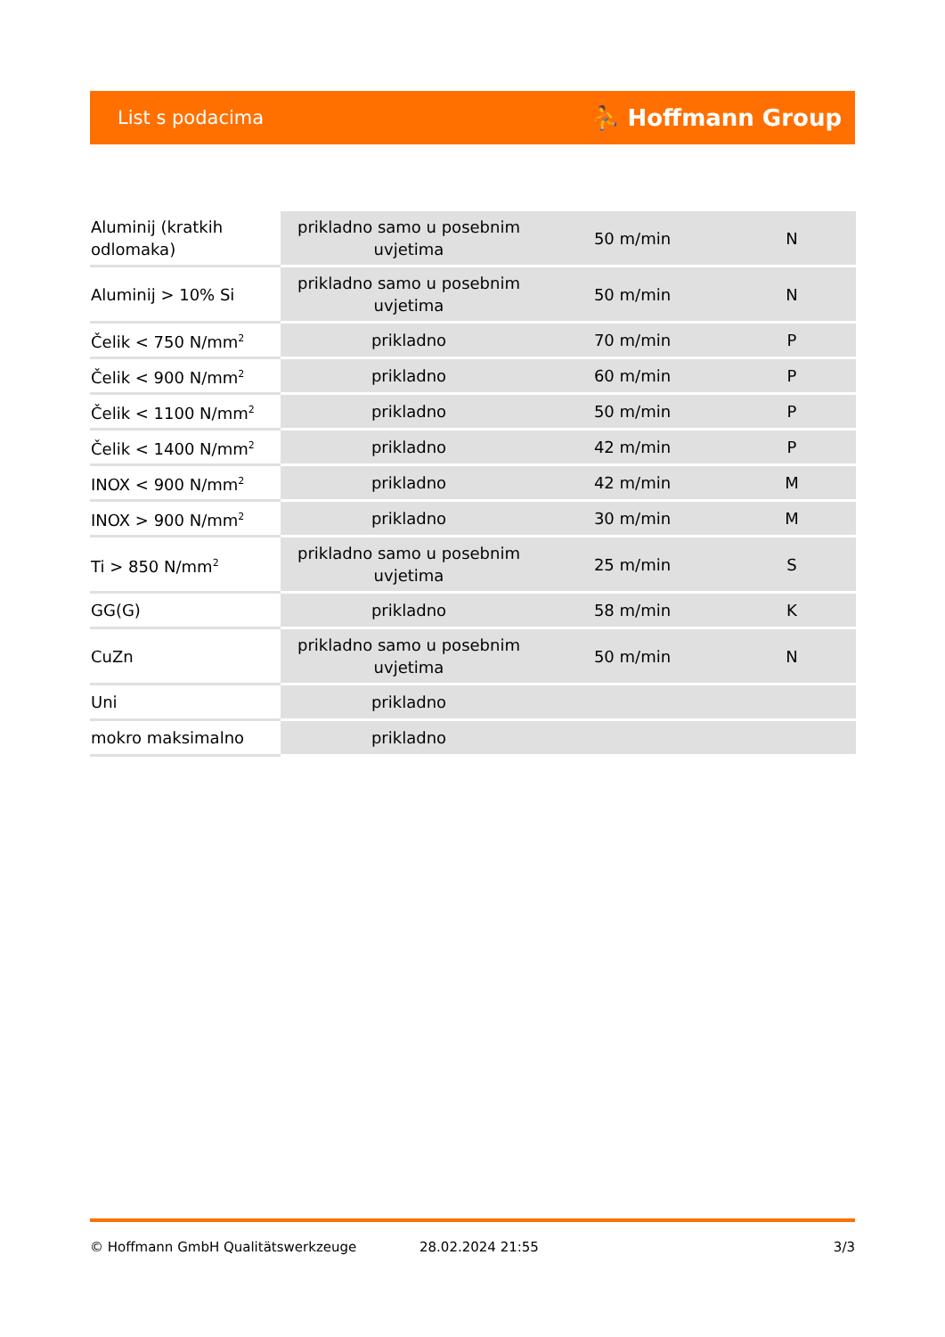List s podacima ⛹ Hoffmann Group
| Aluminij (kratkih odlomaka) | prikladno samo u posebnim uvjetima | 50 m/min | N |
| Aluminij > 10% Si | prikladno samo u posebnim uvjetima | 50 m/min | N |
| Čelik < 750 N/mm<sup>2</sup> | prikladno | 70 m/min | P |
| Čelik < 900 N/mm<sup>2</sup> | prikladno | 60 m/min | P |
| Čelik < 1100 N/mm<sup>2</sup> | prikladno | 50 m/min | P |
| Čelik < 1400 N/mm<sup>2</sup> | prikladno | 42 m/min | P |
| INOX < 900 N/mm<sup>2</sup> | prikladno | 42 m/min | M |
| INOX > 900 N/mm<sup>2</sup> | prikladno | 30 m/min | M |
| Ti > 850 N/mm<sup>2</sup> | prikladno samo u posebnim uvjetima | 25 m/min | S |
| GG(G) | prikladno | 58 m/min | K |
| CuZn | prikladno samo u posebnim uvjetima | 50 m/min | N |
| Uni | prikladno | | |
| mokro maksimalno | prikladno | | |
© Hoffmann GmbH Qualitätswerkzeuge 28.02.2024 21:55 3/3